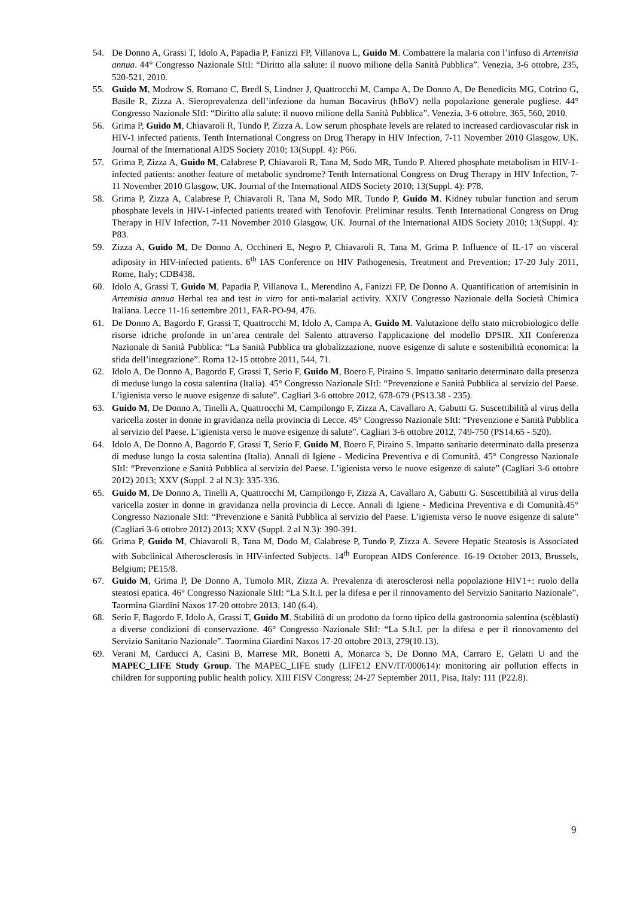54. De Donno A, Grassi T, Idolo A, Papadia P, Fanizzi FP, Villanova L, Guido M. Combattere la malaria con l’infuso di Artemisia annua. 44° Congresso Nazionale SItI: “Diritto alla salute: il nuovo milione della Sanità Pubblica”. Venezia, 3-6 ottobre, 235, 520-521, 2010.
55. Guido M, Modrow S, Romano C, Bredl S, Lindner J, Quattrocchi M, Campa A, De Donno A, De Benedicits MG, Cotrino G, Basile R, Zizza A. Sieroprevalenza dell’infezione da human Bocavirus (hBoV) nella popolazione generale pugliese. 44° Congresso Nazionale SItI: “Diritto alla salute: il nuovo milione della Sanità Pubblica”. Venezia, 3-6 ottobre, 365, 560, 2010.
56. Grima P, Guido M, Chiavaroli R, Tundo P, Zizza A. Low serum phosphate levels are related to increased cardiovascular risk in HIV-1 infected patients. Tenth International Congress on Drug Therapy in HIV Infection, 7-11 November 2010 Glasgow, UK. Journal of the International AIDS Society 2010; 13(Suppl. 4): P66.
57. Grima P, Zizza A, Guido M, Calabrese P, Chiavaroli R, Tana M, Sodo MR, Tundo P. Altered phosphate metabolism in HIV-1-infected patients: another feature of metabolic syndrome? Tenth International Congress on Drug Therapy in HIV Infection, 7-11 November 2010 Glasgow, UK. Journal of the International AIDS Society 2010; 13(Suppl. 4): P78.
58. Grima P, Zizza A, Calabrese P, Chiavaroli R, Tana M, Sodo MR, Tundo P, Guido M. Kidney tubular function and serum phosphate levels in HIV-1-infected patients treated with Tenofovir. Preliminar results. Tenth International Congress on Drug Therapy in HIV Infection, 7-11 November 2010 Glasgow, UK. Journal of the International AIDS Society 2010; 13(Suppl. 4): P83.
59. Zizza A, Guido M, De Donno A, Occhineri E, Negro P, Chiavaroli R, Tana M, Grima P. Influence of IL-17 on visceral adiposity in HIV-infected patients. 6<sup>th</sup> IAS Conference on HIV Pathogenesis, Treatment and Prevention; 17-20 July 2011, Rome, Italy; CDB438.
60. Idolo A, Grassi T, Guido M, Papadia P, Villanova L, Merendino A, Fanizzi FP, De Donno A. Quantification of artemisinin in Artemisia annua Herbal tea and test in vitro for anti-malarial activity. XXIV Congresso Nazionale della Società Chimica Italiana. Lecce 11-16 settembre 2011, FAR-PO-94, 476.
61. De Donno A, Bagordo F, Grassi T, Quattrocchi M, Idolo A, Campa A, Guido M. Valutazione dello stato microbiologico delle risorse idriche profonde in un’area centrale del Salento attraverso l'applicazione del modello DPSIR. XII Conferenza Nazionale di Sanità Pubblica: “La Sanità Pubblica tra globalizzazione, nuove esigenze di salute e sostenibilità economica: la sfida dell’integrazione”. Roma 12-15 ottobre 2011, 544, 71.
62. Idolo A, De Donno A, Bagordo F, Grassi T, Serio F, Guido M, Boero F, Piraino S. Impatto sanitario determinato dalla presenza di meduse lungo la costa salentina (Italia). 45° Congresso Nazionale SItI: “Prevenzione e Sanità Pubblica al servizio del Paese. L’igienista verso le nuove esigenze di salute”. Cagliari 3-6 ottobre 2012, 678-679 (PS13.38 - 235).
63. Guido M, De Donno A, Tinelli A, Quattrocchi M, Campilongo F, Zizza A, Cavallaro A, Gabutti G. Suscettibilità al virus della varicella zoster in donne in gravidanza nella provincia di Lecce. 45° Congresso Nazionale SItI: “Prevenzione e Sanità Pubblica al servizio del Paese. L’igienista verso le nuove esigenze di salute”. Cagliari 3-6 ottobre 2012, 749-750 (PS14.65 - 520).
64. Idolo A, De Donno A, Bagordo F, Grassi T, Serio F, Guido M, Boero F, Piraino S. Impatto sanitario determinato dalla presenza di meduse lungo la costa salentina (Italia). Annali di Igiene - Medicina Preventiva e di Comunità. 45° Congresso Nazionale SItI: “Prevenzione e Sanità Pubblica al servizio del Paese. L’igienista verso le nuove esigenze di salute” (Cagliari 3-6 ottobre 2012) 2013; XXV (Suppl. 2 al N.3): 335-336.
65. Guido M, De Donno A, Tinelli A, Quattrocchi M, Campilongo F, Zizza A, Cavallaro A, Gabutti G. Suscettibilità al virus della varicella zoster in donne in gravidanza nella provincia di Lecce. Annali di Igiene - Medicina Preventiva e di Comunità.45° Congresso Nazionale SItI: “Prevenzione e Sanità Pubblica al servizio del Paese. L’igienista verso le nuove esigenze di salute” (Cagliari 3-6 ottobre 2012) 2013; XXV (Suppl. 2 al N.3): 390-391.
66. Grima P, Guido M, Chiavaroli R, Tana M, Dodo M, Calabrese P, Tundo P, Zizza A. Severe Hepatic Steatosis is Associated with Subclinical Atherosclerosis in HIV-infected Subjects. 14<sup>th</sup> European AIDS Conference. 16-19 October 2013, Brussels, Belgium; PE15/8.
67. Guido M, Grima P, De Donno A, Tumolo MR, Zizza A. Prevalenza di aterosclerosi nella popolazione HIV1+: ruolo della steatosi epatica. 46° Congresso Nazionale SItI: “La S.It.I. per la difesa e per il rinnovamento del Servizio Sanitario Nazionale”. Taormina Giardini Naxos 17-20 ottobre 2013, 140 (6.4).
68. Serio F, Bagordo F, Idolo A, Grassi T, Guido M. Stabilità di un prodotto da forno tipico della gastronomia salentina (scèblasti) a diverse condizioni di conservazione. 46° Congresso Nazionale SItI: “La S.It.I. per la difesa e per il rinnovamento del Servizio Sanitario Nazionale”. Taormina Giardini Naxos 17-20 ottobre 2013, 279(10.13).
69. Verani M, Carducci A, Casini B, Marrese MR, Bonetti A, Monarca S, De Donno MA, Carraro E, Gelatti U and the MAPEC_LIFE Study Group. The MAPEC_LIFE study (LIFE12 ENV/IT/000614): monitoring air pollution effects in children for supporting public health policy. XIII FISV Congress; 24-27 September 2011, Pisa, Italy: 111 (P22.8).
9